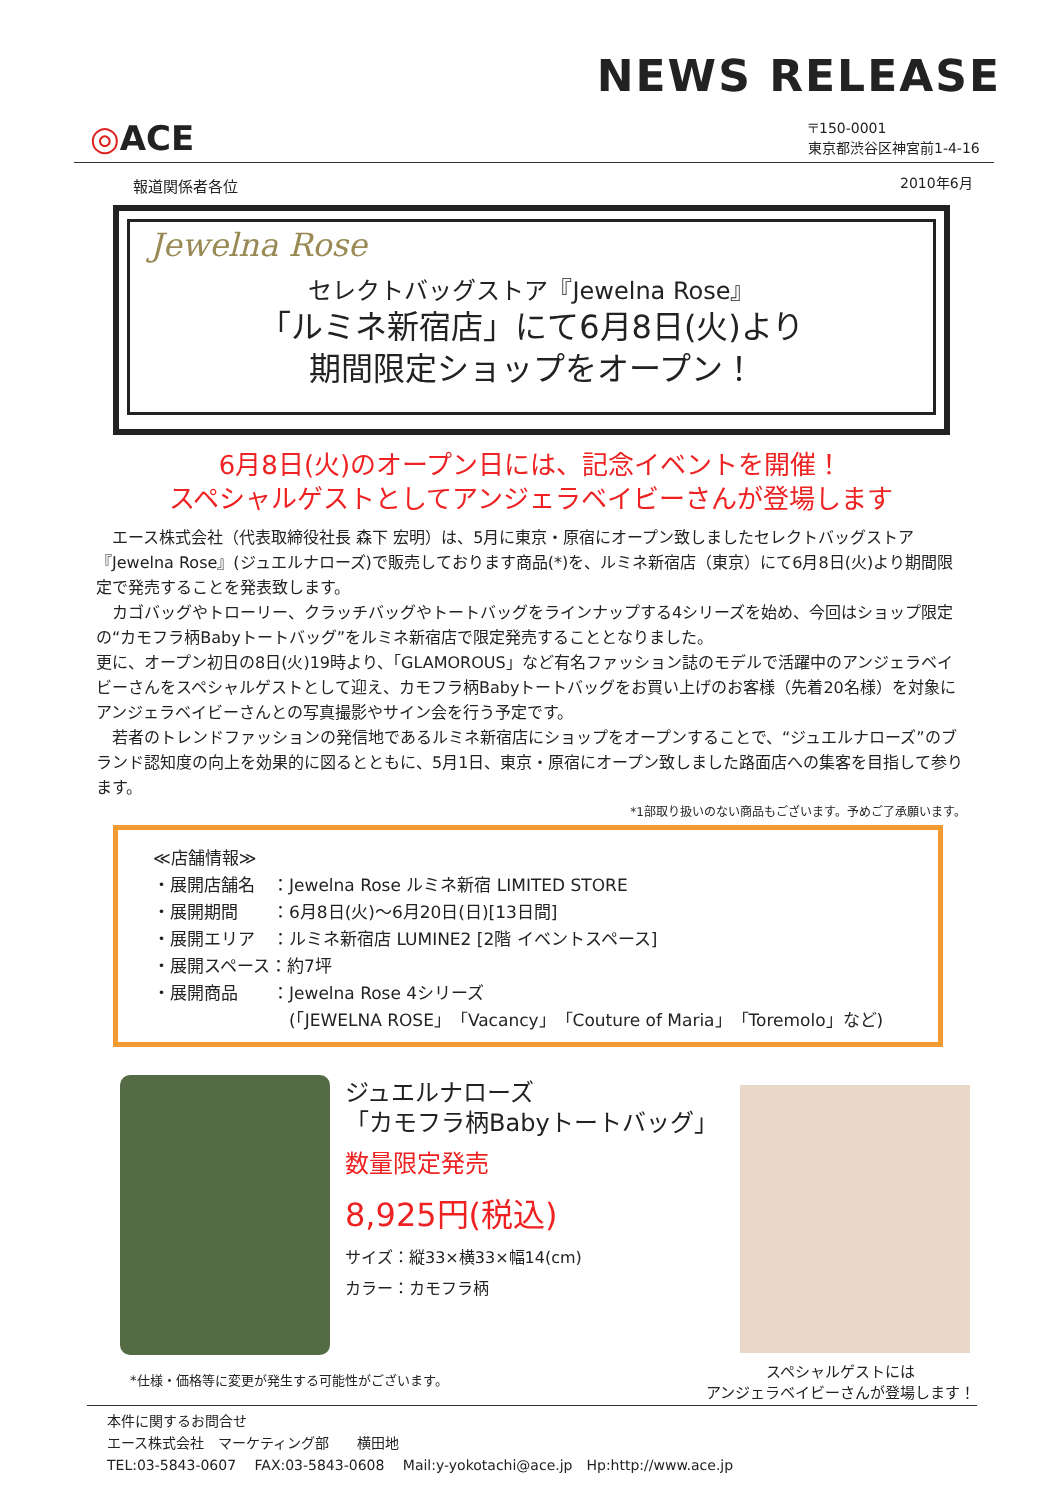NEWS RELEASE
◎ACE
〒150-0001
東京都渋谷区神宮前1-4-16
報道関係者各位 2010年6月
Jewelna Rose
セレクトバッグストア『Jewelna Rose』
「ルミネ新宿店」にて6月8日(火)より
期間限定ショップをオープン！
6月8日(火)のオープン日には、記念イベントを開催！
スペシャルゲストとしてアンジェラベイビーさんが登場します
　エース株式会社（代表取締役社長 森下 宏明）は、5月に東京・原宿にオープン致しましたセレクトバッグストア『Jewelna Rose』(ジュエルナローズ)で販売しております商品(*)を、ルミネ新宿店（東京）にて6月8日(火)より期間限定で発売することを発表致します。
　カゴバッグやトローリー、クラッチバッグやトートバッグをラインナップする4シリーズを始め、今回はショップ限定の“カモフラ柄Babyトートバッグ”をルミネ新宿店で限定発売することとなりました。
更に、オープン初日の8日(火)19時より、「GLAMOROUS」など有名ファッション誌のモデルで活躍中のアンジェラベイビーさんをスペシャルゲストとして迎え、カモフラ柄Babyトートバッグをお買い上げのお客様（先着20名様）を対象にアンジェラベイビーさんとの写真撮影やサイン会を行う予定です。
　若者のトレンドファッションの発信地であるルミネ新宿店にショップをオープンすることで、“ジュエルナローズ”のブランド認知度の向上を効果的に図るとともに、5月1日、東京・原宿にオープン致しました路面店への集客を目指して参ります。
*1部取り扱いのない商品もございます。予めご了承願います。
≪店舗情報≫
・展開店舗名　：Jewelna Rose ルミネ新宿 LIMITED STORE
・展開期間　　：6月8日(火)～6月20日(日)[13日間]
・展開エリア　：ルミネ新宿店 LUMINE2 [2階 イベントスペース]
・展開スペース：約7坪
・展開商品　　：Jewelna Rose 4シリーズ
　　　　　　　　(「JEWELNA ROSE」「Vacancy」「Couture of Maria」「Toremolo」など)
ジュエルナローズ
「カモフラ柄Babyトートバッグ」
数量限定発売
8,925円(税込)
サイズ：縦33×横33×幅14(cm)
カラー：カモフラ柄
*仕様・価格等に変更が発生する可能性がございます。
スペシャルゲストには
アンジェラベイビーさんが登場します！
本件に関するお問合せ
エース株式会社　マーケティング部　　横田地
TEL:03-5843-0607　 FAX:03-5843-0608　 Mail:y-yokotachi@ace.jp　Hp:http://www.ace.jp